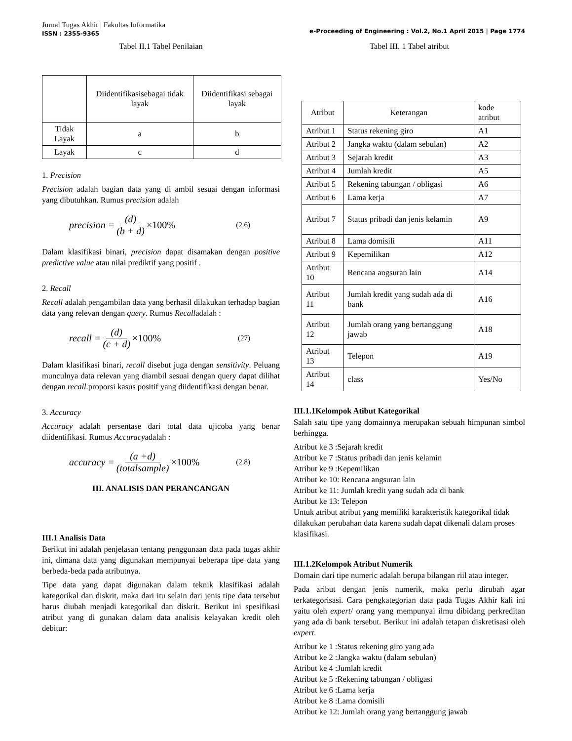Jurnal Tugas Akhir | Fakultas Informatika
ISSN : 2355-9365
e-Proceeding of Engineering : Vol.2, No.1 April 2015 | Page 1774
Tabel II.1 Tabel Penilaian
| | Diidentifikasisebagai tidak layak | Diidentifikasi sebagai layak |
| Tidak Layak | a | b |
| Layak | c | d |
1. Precision
Precision adalah bagian data yang di ambil sesuai dengan informasi yang dibutuhkan. Rumus precision adalah
precision = (d) (b + d) ×100% (2.6)
Dalam klasifikasi binari, precision dapat disamakan dengan positive predictive value atau nilai prediktif yang positif .
2. Recall
Recall adalah pengambilan data yang berhasil dilakukan terhadap bagian data yang relevan dengan query. Rumus Recalladalah :
recall = (d) (c + d) ×100% (27)
Dalam klasifikasi binari, recall disebut juga dengan sensitivity. Peluang munculnya data relevan yang diambil sesuai dengan query dapat dilihat dengan recall. proporsi kasus positif yang diidentifikasi dengan benar.
3. Accuracy
Accuracy adalah persentase dari total data ujicoba yang benar diidentifikasi. Rumus Accuracyadalah :
accuracy = (a +d) (totalsample) ×100% (2.8)
III. ANALISIS DAN PERANCANGAN
III.1 Analisis Data
Berikut ini adalah penjelasan tentang penggunaan data pada tugas akhir ini, dimana data yang digunakan mempunyai beberapa tipe data yang berbeda-beda pada atributnya.
Tipe data yang dapat digunakan dalam teknik klasifikasi adalah kategorikal dan diskrit, maka dari itu selain dari jenis tipe data tersebut harus diubah menjadi kategorikal dan diskrit. Berikut ini spesifikasi atribut yang di gunakan dalam data analisis kelayakan kredit oleh debitur:
Tabel III. 1 Tabel atribut
| Atribut | Keterangan | kode atribut |
| Atribut 1 | Status rekening giro | A1 |
| Atribut 2 | Jangka waktu (dalam sebulan) | A2 |
| Atribut 3 | Sejarah kredit | A3 |
| Atribut 4 | Jumlah kredit | A5 |
| Atribut 5 | Rekening tabungan / obligasi | A6 |
| Atribut 6 | Lama kerja | A7 |
| Atribut 7 | Status pribadi dan jenis kelamin | A9 |
| Atribut 8 | Lama domisili | A11 |
| Atribut 9 | Kepemilikan | A12 |
| Atribut 10 | Rencana angsuran lain | A14 |
| Atribut 11 | Jumlah kredit yang sudah ada di bank | A16 |
| Atribut 12 | Jumlah orang yang bertanggung jawab | A18 |
| Atribut 13 | Telepon | A19 |
| Atribut 14 | class | Yes/No |
III.1.1Kelompok Atibut Kategorikal
Salah satu tipe yang domainnya merupakan sebuah himpunan simbol berhingga.
Atribut ke 3 :Sejarah kredit
Atribut ke 7 :Status pribadi dan jenis kelamin
Atribut ke 9 :Kepemilikan
Atribut ke 10: Rencana angsuran lain
Atribut ke 11: Jumlah kredit yang sudah ada di bank
Atribut ke 13: Telepon
Untuk atribut atribut yang memiliki karakteristik kategorikal tidak dilakukan perubahan data karena sudah dapat dikenali dalam proses klasifikasi.
III.1.2Kelompok Atribut Numerik
Domain dari tipe numeric adalah berupa bilangan riil atau integer.
Pada aribut dengan jenis numerik, maka perlu dirubah agar terkategorisasi. Cara pengkategorian data pada Tugas Akhir kali ini yaitu oleh expert/ orang yang mempunyai ilmu dibidang perkreditan yang ada di bank tersebut. Berikut ini adalah tetapan diskretisasi oleh expert.
Atribut ke 1 :Status rekening giro yang ada
Atribut ke 2 :Jangka waktu (dalam sebulan)
Atribut ke 4 :Jumlah kredit
Atribut ke 5 :Rekening tabungan / obligasi
Atribut ke 6 :Lama kerja
Atribut ke 8 :Lama domisili
Atribut ke 12: Jumlah orang yang bertanggung jawab